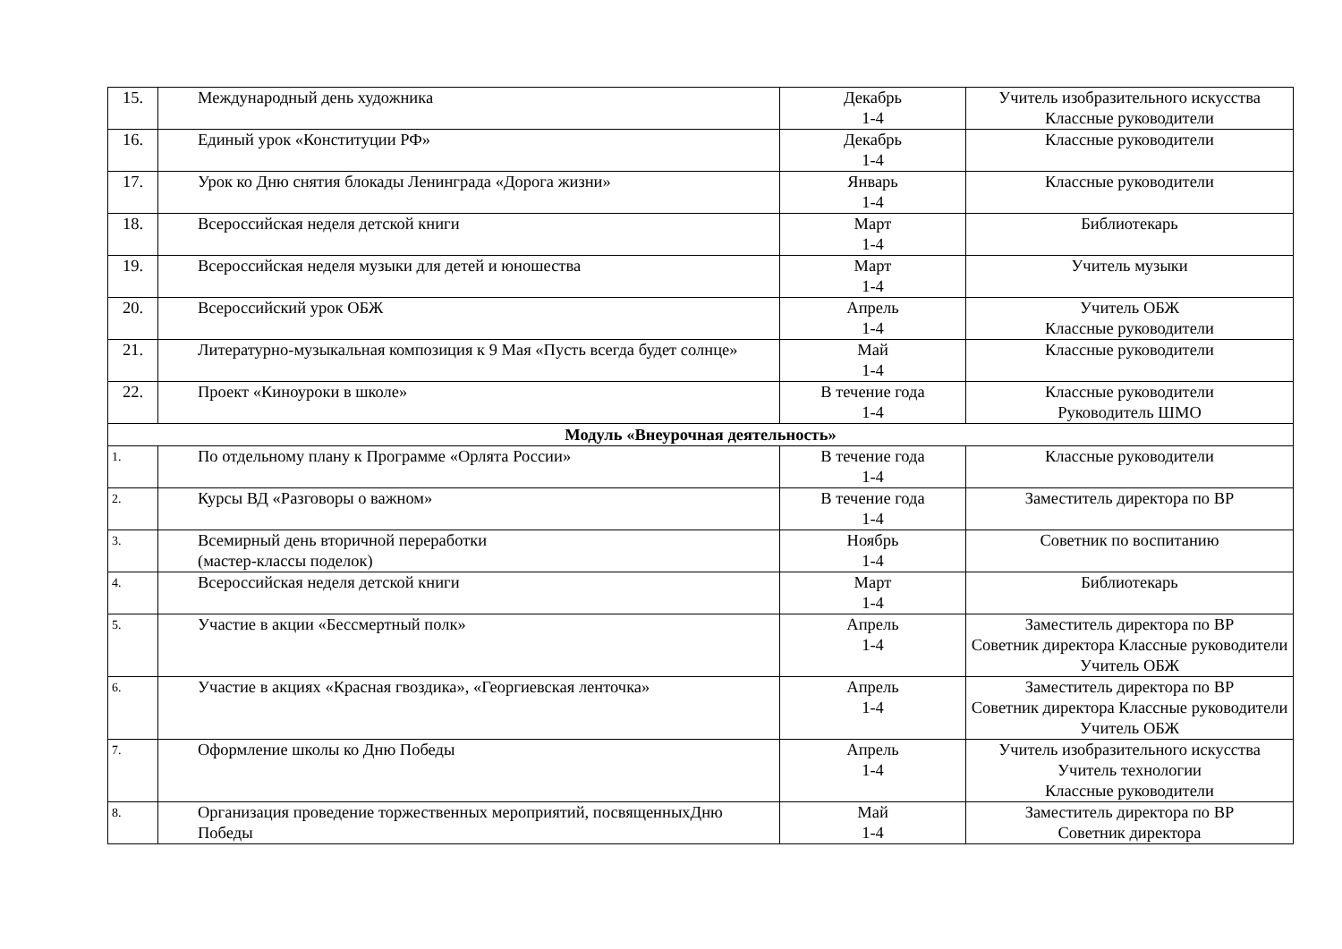| 15. | Международный день художника | Декабрь 1-4 | Учитель изобразительного искусства Классные руководители |
| 16. | Единый урок «Конституции РФ» | Декабрь 1-4 | Классные руководители |
| 17. | Урок ко Дню снятия блокады Ленинграда «Дорога жизни» | Январь 1-4 | Классные руководители |
| 18. | Всероссийская неделя детской книги | Март 1-4 | Библиотекарь |
| 19. | Всероссийская неделя музыки для детей и юношества | Март 1-4 | Учитель музыки |
| 20. | Всероссийский урок ОБЖ | Апрель 1-4 | Учитель ОБЖ Классные руководители |
| 21. | Литературно-музыкальная композиция к 9 Мая «Пусть всегда будет солнце» | Май 1-4 | Классные руководители |
| 22. | Проект «Киноуроки в школе» | В течение года 1-4 | Классные руководители Руководитель ШМО |
| Модуль «Внеурочная деятельность» | | | |
| 1. | По отдельному плану к Программе «Орлята России» | В течение года 1-4 | Классные руководители |
| 2. | Курсы ВД «Разговоры о важном» | В течение года 1-4 | Заместитель директора по ВР |
| 3. | Всемирный день вторичной переработки (мастер-классы поделок) | Ноябрь 1-4 | Советник по воспитанию |
| 4. | Всероссийская неделя детской книги | Март 1-4 | Библиотекарь |
| 5. | Участие в акции «Бессмертный полк» | Апрель 1-4 | Заместитель директора по ВР Советник директора Классные руководители Учитель ОБЖ |
| 6. | Участие в акциях «Красная гвоздика», «Георгиевская ленточка» | Апрель 1-4 | Заместитель директора по ВР Советник директора Классные руководители Учитель ОБЖ |
| 7. | Оформление школы ко Дню Победы | Апрель 1-4 | Учитель изобразительного искусства Учитель технологии Классные руководители |
| 8. | Организация проведение торжественных мероприятий, посвященныхДню Победы | Май 1-4 | Заместитель директора по ВР Советник директора |